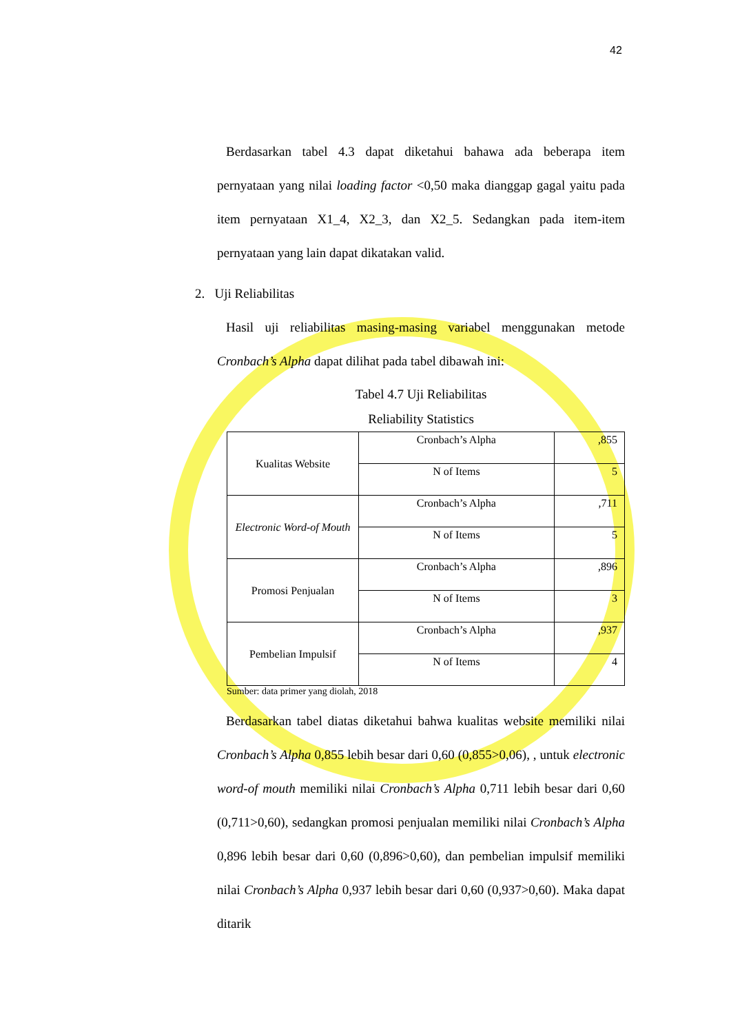42
Berdasarkan tabel 4.3 dapat diketahui bahawa ada beberapa item pernyataan yang nilai loading factor <0,50 maka dianggap gagal yaitu pada item pernyataan X1_4, X2_3, dan X2_5. Sedangkan pada item-item pernyataan yang lain dapat dikatakan valid.
2. Uji Reliabilitas
Hasil uji reliabilitas masing-masing variabel menggunakan metode Cronbach’s Alpha dapat dilihat pada tabel dibawah ini:
Tabel 4.7 Uji Reliabilitas
Reliability Statistics
| Kualitas Website | Cronbach’s Alpha | ,855 |
| | N of Items | 5 |
| Electronic Word-of Mouth | Cronbach’s Alpha | ,711 |
| | N of Items | 5 |
| Promosi Penjualan | Cronbach’s Alpha | ,896 |
| | N of Items | 3 |
| Pembelian Impulsif | Cronbach’s Alpha | ,937 |
| | N of Items | 4 |
Sumber: data primer yang diolah, 2018
Berdasarkan tabel diatas diketahui bahwa kualitas website memiliki nilai Cronbach’s Alpha 0,855 lebih besar dari 0,60 (0,855>0,06), , untuk electronic word-of mouth memiliki nilai Cronbach’s Alpha 0,711 lebih besar dari 0,60 (0,711>0,60), sedangkan promosi penjualan memiliki nilai Cronbach’s Alpha 0,896 lebih besar dari 0,60 (0,896>0,60), dan pembelian impulsif memiliki nilai Cronbach’s Alpha 0,937 lebih besar dari 0,60 (0,937>0,60). Maka dapat ditarik